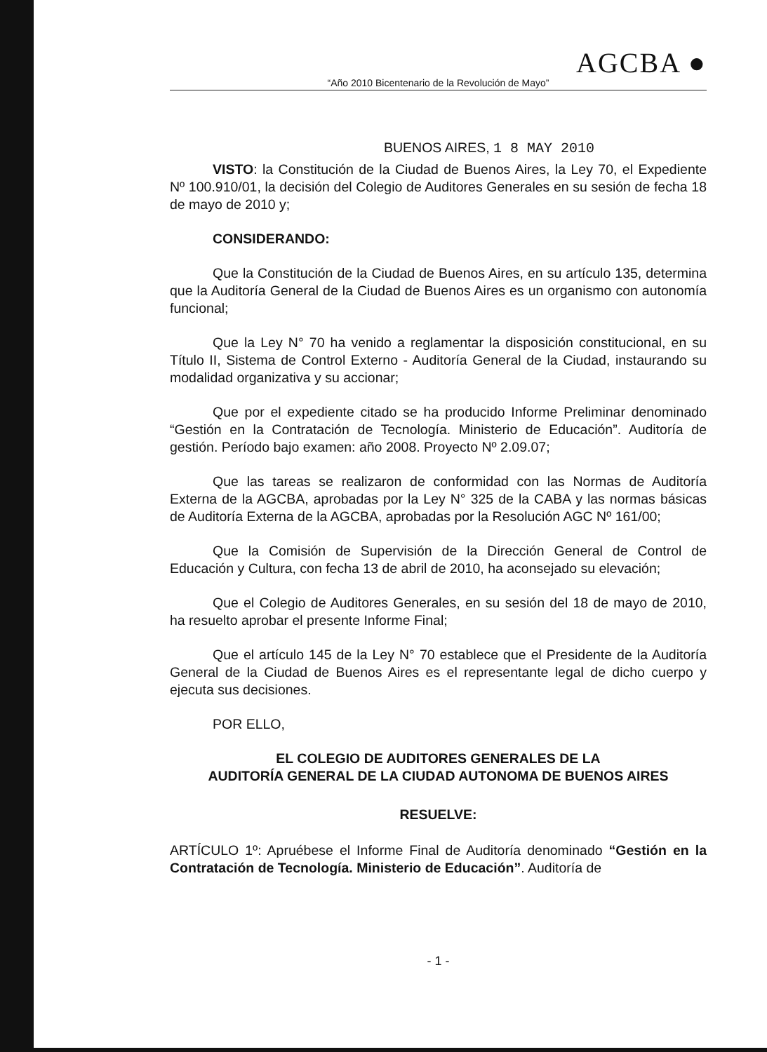AGCBA ●
“Año 2010 Bicentenario de la Revolución de Mayo”
BUENOS AIRES, 1 8 MAY 2010
VISTO: la Constitución de la Ciudad de Buenos Aires, la Ley 70, el Expediente Nº 100.910/01, la decisión del Colegio de Auditores Generales en su sesión de fecha 18 de mayo de 2010 y;
CONSIDERANDO:
Que la Constitución de la Ciudad de Buenos Aires, en su artículo 135, determina que la Auditoría General de la Ciudad de Buenos Aires es un organismo con autonomía funcional;
Que la Ley N° 70 ha venido a reglamentar la disposición constitucional, en su Título II, Sistema de Control Externo - Auditoría General de la Ciudad, instaurando su modalidad organizativa y su accionar;
Que por el expediente citado se ha producido Informe Preliminar denominado “Gestión en la Contratación de Tecnología. Ministerio de Educación”. Auditoría de gestión. Período bajo examen: año 2008. Proyecto Nº 2.09.07;
Que las tareas se realizaron de conformidad con las Normas de Auditoría Externa de la AGCBA, aprobadas por la Ley N° 325 de la CABA y las normas básicas de Auditoría Externa de la AGCBA, aprobadas por la Resolución AGC Nº 161/00;
Que la Comisión de Supervisión de la Dirección General de Control de Educación y Cultura, con fecha 13 de abril de 2010, ha aconsejado su elevación;
Que el Colegio de Auditores Generales, en su sesión del 18 de mayo de 2010, ha resuelto aprobar el presente Informe Final;
Que el artículo 145 de la Ley N° 70 establece que el Presidente de la Auditoría General de la Ciudad de Buenos Aires es el representante legal de dicho cuerpo y ejecuta sus decisiones.
POR ELLO,
EL COLEGIO DE AUDITORES GENERALES DE LA
AUDITORÍA GENERAL DE LA CIUDAD AUTONOMA DE BUENOS AIRES
RESUELVE:
ARTÍCULO 1º: Apruébese el Informe Final de Auditoría denominado “Gestión en la Contratación de Tecnología. Ministerio de Educación”. Auditoría de
- 1 -